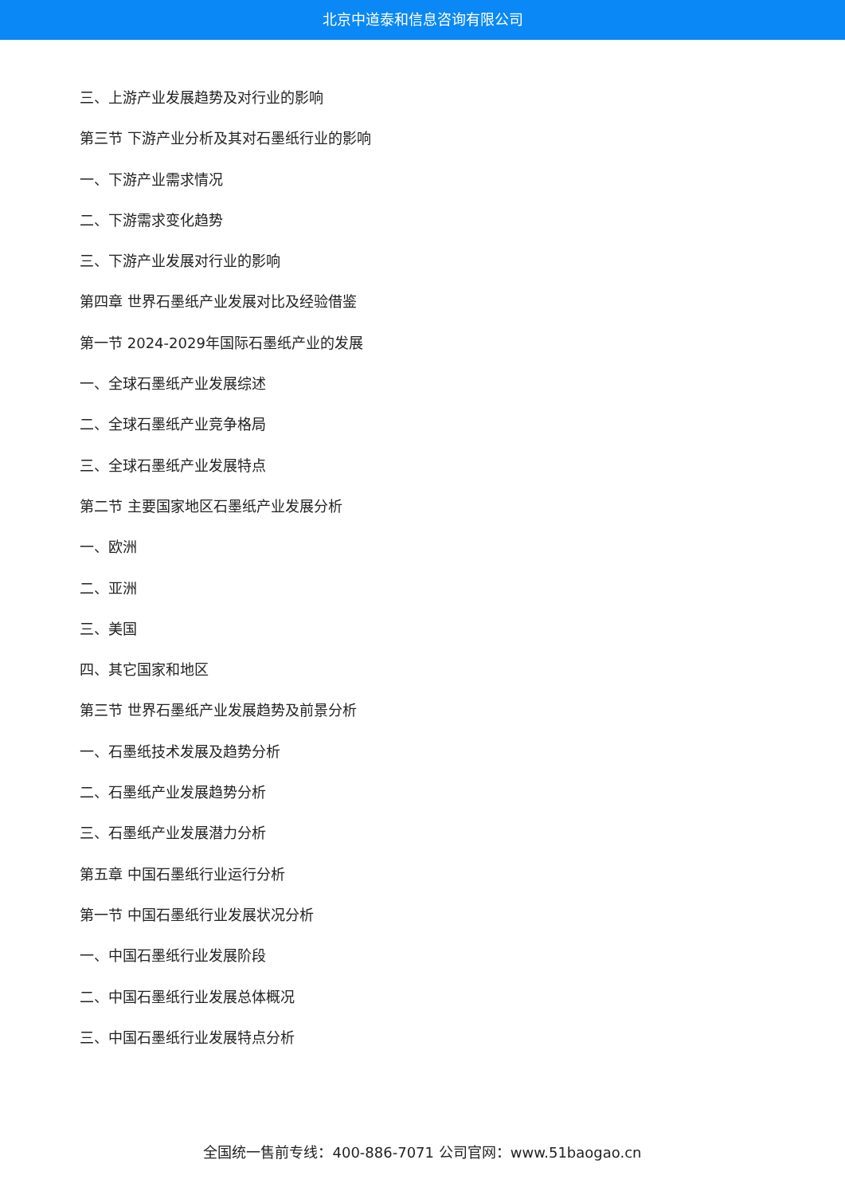北京中道泰和信息咨询有限公司
三、上游产业发展趋势及对行业的影响
第三节 下游产业分析及其对石墨纸行业的影响
一、下游产业需求情况
二、下游需求变化趋势
三、下游产业发展对行业的影响
第四章 世界石墨纸产业发展对比及经验借鉴
第一节 2024-2029年国际石墨纸产业的发展
一、全球石墨纸产业发展综述
二、全球石墨纸产业竞争格局
三、全球石墨纸产业发展特点
第二节 主要国家地区石墨纸产业发展分析
一、欧洲
二、亚洲
三、美国
四、其它国家和地区
第三节 世界石墨纸产业发展趋势及前景分析
一、石墨纸技术发展及趋势分析
二、石墨纸产业发展趋势分析
三、石墨纸产业发展潜力分析
第五章 中国石墨纸行业运行分析
第一节 中国石墨纸行业发展状况分析
一、中国石墨纸行业发展阶段
二、中国石墨纸行业发展总体概况
三、中国石墨纸行业发展特点分析
全国统一售前专线：400-886-7071 公司官网：www.51baogao.cn